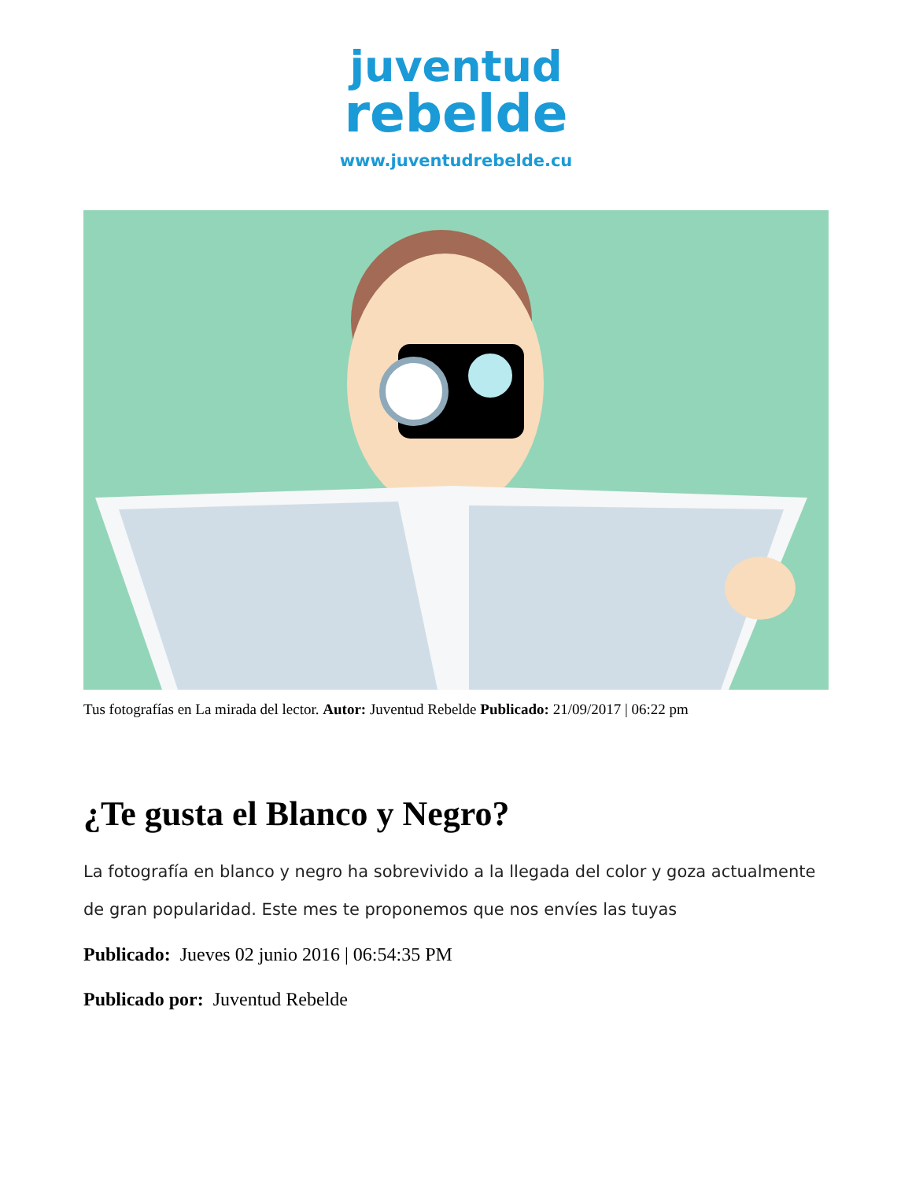juventud
rebelde
www.juventudrebelde.cu
Tus fotografías en La mirada del lector. Autor: Juventud Rebelde Publicado: 21/09/2017 | 06:22 pm
¿Te gusta el Blanco y Negro?
La fotografía en blanco y negro ha sobrevivido a la llegada del color y goza actualmente de gran popularidad. Este mes te proponemos que nos envíes las tuyas
Publicado: Jueves 02 junio 2016 | 06:54:35 PM
Publicado por: Juventud Rebelde